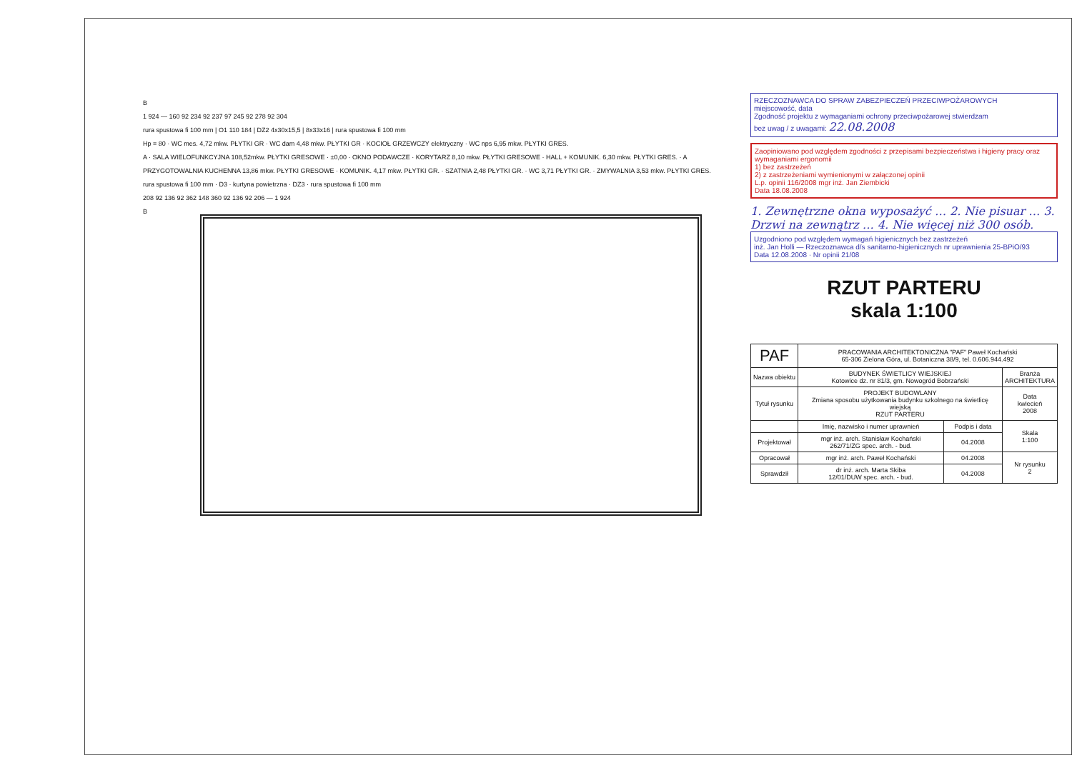B
1 924 — 160 92 234 92 237 97 245 92 278 92 304
rura spustowa fi 100 mm | O1 110 184 | DZ2 4x30x15,5 | 8x33x16 | rura spustowa fi 100 mm
Hp = 80 · WC mes. 4,72 mkw. PŁYTKI GR · WC dam 4,48 mkw. PŁYTKI GR · KOCIOŁ GRZEWCZY elektryczny · WC nps 6,95 mkw. PŁYTKI GRES.
A · SALA WIELOFUNKCYJNA 108,52mkw. PŁYTKI GRESOWE · ±0,00 · OKNO PODAWCZE · KORYTARZ 8,10 mkw. PŁYTKI GRESOWE · HALL + KOMUNIK. 6,30 mkw. PŁYTKI GRES. · A
PRZYGOTOWALNIA KUCHENNA 13,86 mkw. PŁYTKI GRESOWE · KOMUNIK. 4,17 mkw. PŁYTKI GR. · SZATNIA 2,48 PŁYTKI GR. · WC 3,71 PŁYTKI GR. · ZMYWALNIA 3,53 mkw. PŁYTKI GRES.
rura spustowa fi 100 mm · D3 · kurtyna powietrzna · DZ3 · rura spustowa fi 100 mm
208 92 136 92 362 148 360 92 136 92 206 — 1 924
B
RZECZOZNAWCA DO SPRAW ZABEZPIECZEŃ PRZECIWPOŻAROWYCH
miejscowość, data
Zgodność projektu z wymaganiami ochrony przeciwpożarowej stwierdzam
bez uwag / z uwagami: 22.08.2008
Zaopiniowano pod względem zgodności z przepisami bezpieczeństwa i higieny pracy oraz wymaganiami ergonomii
1) bez zastrzeżeń
2) z zastrzeżeniami wymienionymi w załączonej opinii
L.p. opinii 116/2008 mgr inż. Jan Ziembicki
Data 18.08.2008
1. Zewnętrzne okna wyposażyć … 2. Nie pisuar … 3. Drzwi na zewnątrz … 4. Nie więcej niż 300 osób.
Uzgodniono pod względem wymagań higienicznych bez zastrzeżeń
inż. Jan Holli — Rzeczoznawca d/s sanitarno-higienicznych nr uprawnienia 25-BPiO/93
Data 12.08.2008 · Nr opinii 21/08
RZUT PARTERU
skala 1:100
| PAF | PRACOWANIA ARCHITEKTONICZNA "PAF" Paweł Kochański 65-306 Zielona Góra, ul. Botaniczna 38/9, tel. 0.606.944.492 | | |
| Nazwa obiektu | BUDYNEK ŚWIETLICY WIEJSKIEJ Kotowice dz. nr 81/3, gm. Nowogród Bobrzański | | Branża ARCHITEKTURA |
| Tytuł rysunku | PROJEKT BUDOWLANY Zmiana sposobu użytkowania budynku szkolnego na świetlicę wiejską RZUT PARTERU | | Data kwiecień 2008 |
| | Imię, nazwisko i numer uprawnień | Podpis i data | Skala 1:100 |
| Projektował | mgr inż. arch. Stanisław Kochański 262/71/ZG spec. arch. - bud. | 04.2008 | |
| Opracował | mgr inż. arch. Paweł Kochański | 04.2008 | Nr rysunku 2 |
| Sprawdził | dr inż. arch. Marta Skiba 12/01/DUW spec. arch. - bud. | 04.2008 | |